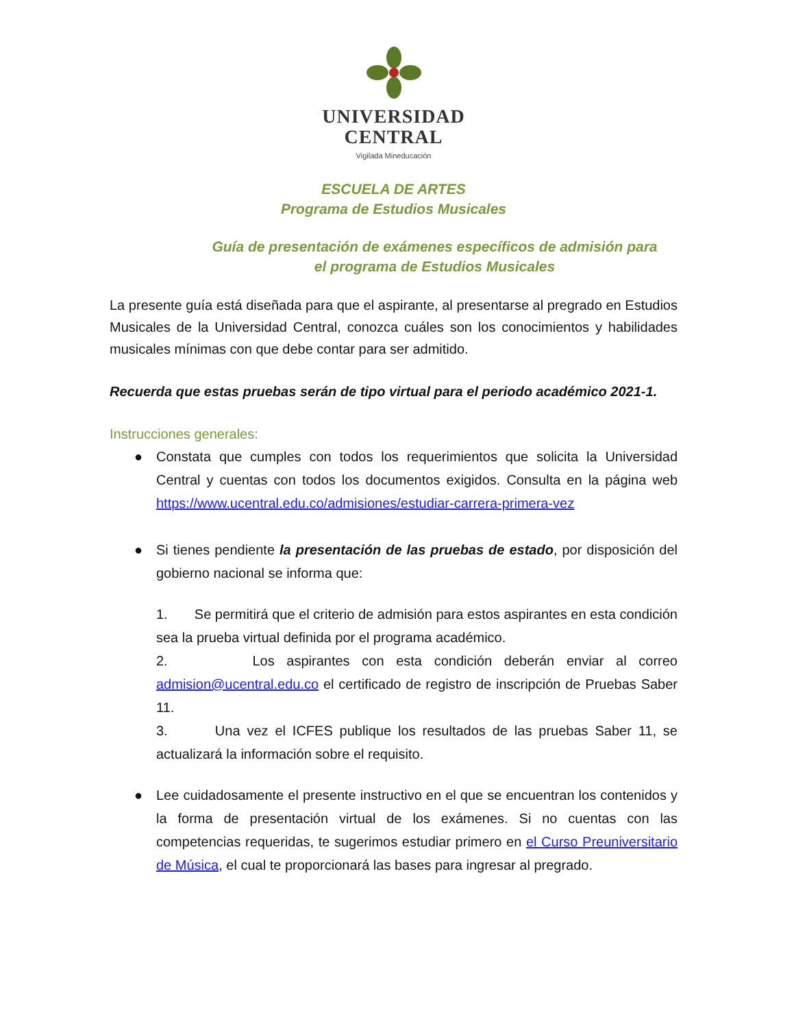UNIVERSIDAD
CENTRAL
Vigilada Mineducación
ESCUELA DE ARTES
Programa de Estudios Musicales
Guía de presentación de exámenes específicos de admisión para
el programa de Estudios Musicales
La presente guía está diseñada para que el aspirante, al presentarse al pregrado en Estudios Musicales de la Universidad Central, conozca cuáles son los conocimientos y habilidades musicales mínimas con que debe contar para ser admitido.
Recuerda que estas pruebas serán de tipo virtual para el periodo académico 2021-1.
Instrucciones generales:
● Constata que cumples con todos los requerimientos que solicita la Universidad Central y cuentas con todos los documentos exigidos. Consulta en la página web https://www.ucentral.edu.co/admisiones/estudiar-carrera-primera-vez
● Si tienes pendiente la presentación de las pruebas de estado, por disposición del gobierno nacional se informa que:
1. Se permitirá que el criterio de admisión para estos aspirantes en esta condición sea la prueba virtual definida por el programa académico.
2. Los aspirantes con esta condición deberán enviar al correo admision@ucentral.edu.co el certificado de registro de inscripción de Pruebas Saber 11.
3. Una vez el ICFES publique los resultados de las pruebas Saber 11, se actualizará la información sobre el requisito.
● Lee cuidadosamente el presente instructivo en el que se encuentran los contenidos y la forma de presentación virtual de los exámenes. Si no cuentas con las competencias requeridas, te sugerimos estudiar primero en el Curso Preuniversitario de Música, el cual te proporcionará las bases para ingresar al pregrado.